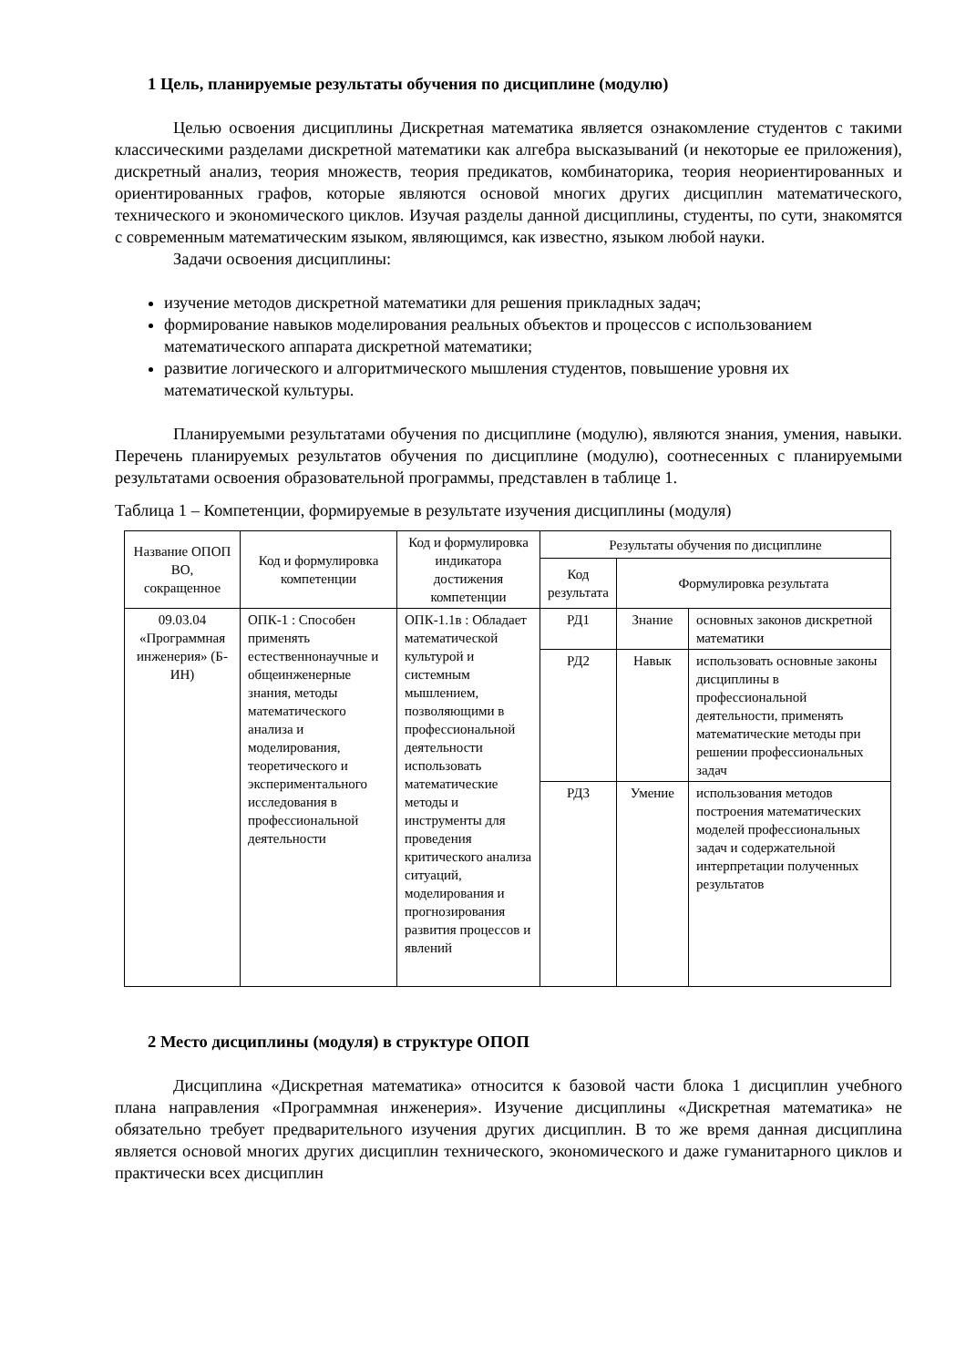1 Цель, планируемые результаты обучения по дисциплине (модулю)
Целью освоения дисциплины Дискретная математика является ознакомление студентов с такими классическими разделами дискретной математики как алгебра высказываний (и некоторые ее приложения), дискретный анализ, теория множеств, теория предикатов, комбинаторика, теория неориентированных и ориентированных графов, которые являются основой многих других дисциплин математического, технического и экономического циклов. Изучая разделы данной дисциплины, студенты, по сути, знакомятся с современным математическим языком, являющимся, как известно, языком любой науки.
Задачи освоения дисциплины:
изучение методов дискретной математики для решения прикладных задач;
формирование навыков моделирования реальных объектов и процессов с использованием математического аппарата дискретной математики;
развитие логического и алгоритмического мышления студентов, повышение уровня их математической культуры.
Планируемыми результатами обучения по дисциплине (модулю), являются знания, умения, навыки. Перечень планируемых результатов обучения по дисциплине (модулю), соотнесенных с планируемыми результатами освоения образовательной программы, представлен в таблице 1.
Таблица 1 – Компетенции, формируемые в результате изучения дисциплины (модуля)
| Название ОПОП ВО, сокращенное | Код и формулировка компетенции | Код и формулировка индикатора достижения компетенции | Результаты обучения по дисциплине | | |
| --- | --- | --- | --- | --- | --- |
| | | | Код результата | Формулировка результата | |
| 09.03.04 «Программная инженерия» (Б-ИН) | ОПК-1 : Способен применять естественнонаучные и общеинженерные знания, методы математического анализа и моделирования, теоретического и экспериментального исследования в профессиональной деятельности | ОПК-1.1в : Обладает математической культурой и системным мышлением, позволяющими в профессиональной деятельности использовать математические методы и инструменты для проведения критического анализа ситуаций, моделирования и прогнозирования развития процессов и явлений | РД1 | Знание | основных законов дискретной математики |
| | | | РД2 | Навык | использовать основные законы дисциплины в профессиональной деятельности, применять математические методы при решении профессиональных задач |
| | | | РД3 | Умение | использования методов построения математических моделей профессиональных задач и содержательной интерпретации полученных результатов |
2 Место дисциплины (модуля) в структуре ОПОП
Дисциплина «Дискретная математика» относится к базовой части блока 1 дисциплин учебного плана направления «Программная инженерия». Изучение дисциплины «Дискретная математика» не обязательно требует предварительного изучения других дисциплин. В то же время данная дисциплина является основой многих других дисциплин технического, экономического и даже гуманитарного циклов и практически всех дисциплин